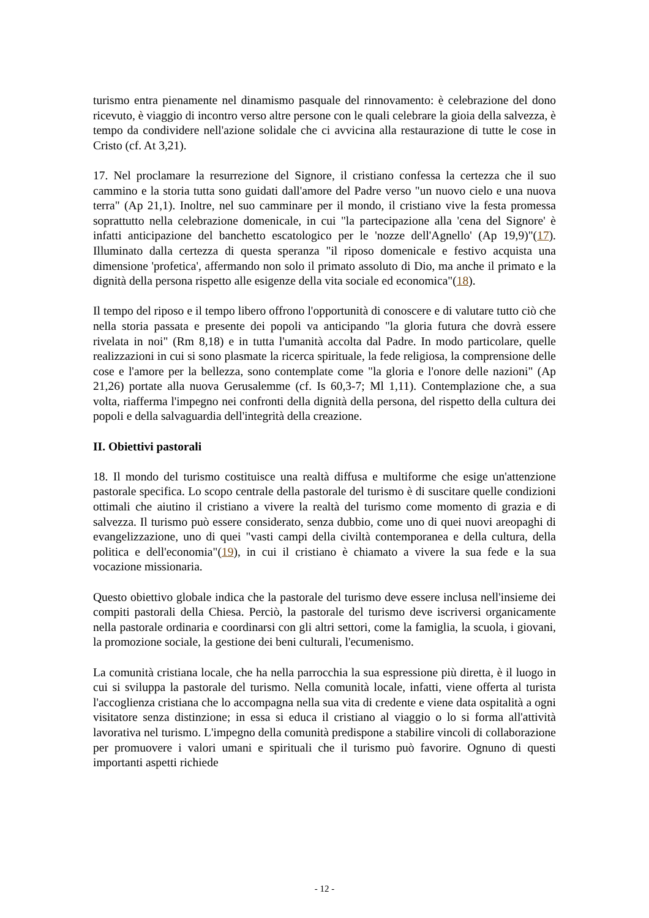turismo entra pienamente nel dinamismo pasquale del rinnovamento: è celebrazione del dono ricevuto, è viaggio di incontro verso altre persone con le quali celebrare la gioia della salvezza, è tempo da condividere nell'azione solidale che ci avvicina alla restaurazione di tutte le cose in Cristo (cf. At 3,21).
17. Nel proclamare la resurrezione del Signore, il cristiano confessa la certezza che il suo cammino e la storia tutta sono guidati dall'amore del Padre verso "un nuovo cielo e una nuova terra" (Ap 21,1). Inoltre, nel suo camminare per il mondo, il cristiano vive la festa promessa soprattutto nella celebrazione domenicale, in cui "la partecipazione alla 'cena del Signore' è infatti anticipazione del banchetto escatologico per le 'nozze dell'Agnello' (Ap 19,9)"(17). Illuminato dalla certezza di questa speranza "il riposo domenicale e festivo acquista una dimensione 'profetica', affermando non solo il primato assoluto di Dio, ma anche il primato e la dignità della persona rispetto alle esigenze della vita sociale ed economica"(18).
Il tempo del riposo e il tempo libero offrono l'opportunità di conoscere e di valutare tutto ciò che nella storia passata e presente dei popoli va anticipando "la gloria futura che dovrà essere rivelata in noi" (Rm 8,18) e in tutta l'umanità accolta dal Padre. In modo particolare, quelle realizzazioni in cui si sono plasmate la ricerca spirituale, la fede religiosa, la comprensione delle cose e l'amore per la bellezza, sono contemplate come "la gloria e l'onore delle nazioni" (Ap 21,26) portate alla nuova Gerusalemme (cf. Is 60,3-7; Ml 1,11). Contemplazione che, a sua volta, riafferma l'impegno nei confronti della dignità della persona, del rispetto della cultura dei popoli e della salvaguardia dell'integrità della creazione.
II. Obiettivi pastorali
18. Il mondo del turismo costituisce una realtà diffusa e multiforme che esige un'attenzione pastorale specifica. Lo scopo centrale della pastorale del turismo è di suscitare quelle condizioni ottimali che aiutino il cristiano a vivere la realtà del turismo come momento di grazia e di salvezza. Il turismo può essere considerato, senza dubbio, come uno di quei nuovi areopaghi di evangelizzazione, uno di quei "vasti campi della civiltà contemporanea e della cultura, della politica e dell'economia"(19), in cui il cristiano è chiamato a vivere la sua fede e la sua vocazione missionaria.
Questo obiettivo globale indica che la pastorale del turismo deve essere inclusa nell'insieme dei compiti pastorali della Chiesa. Perciò, la pastorale del turismo deve iscriversi organicamente nella pastorale ordinaria e coordinarsi con gli altri settori, come la famiglia, la scuola, i giovani, la promozione sociale, la gestione dei beni culturali, l'ecumenismo.
La comunità cristiana locale, che ha nella parrocchia la sua espressione più diretta, è il luogo in cui si sviluppa la pastorale del turismo. Nella comunità locale, infatti, viene offerta al turista l'accoglienza cristiana che lo accompagna nella sua vita di credente e viene data ospitalità a ogni visitatore senza distinzione; in essa si educa il cristiano al viaggio o lo si forma all'attività lavorativa nel turismo. L'impegno della comunità predispone a stabilire vincoli di collaborazione per promuovere i valori umani e spirituali che il turismo può favorire. Ognuno di questi importanti aspetti richiede
- 12 -